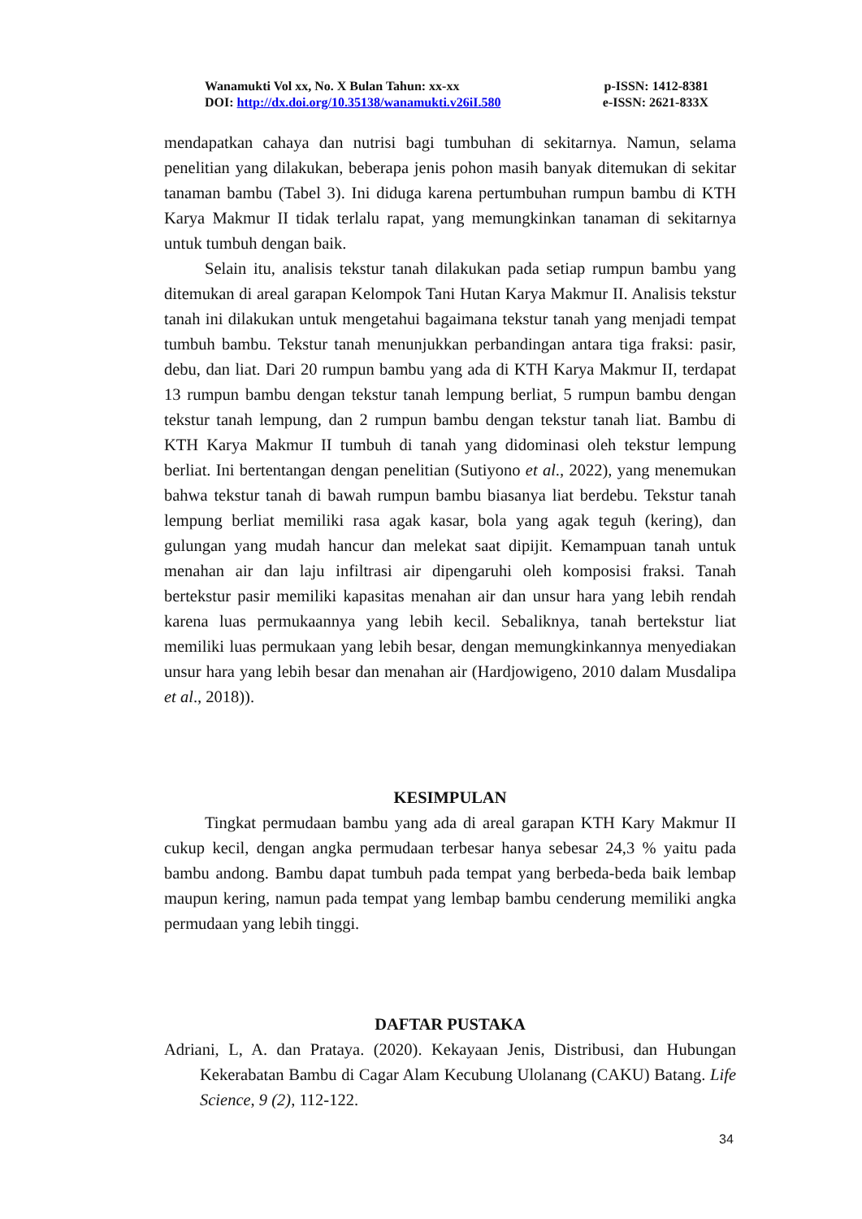Wanamukti Vol xx, No. X Bulan Tahun: xx-xx p-ISSN: 1412-8381
DOI: http://dx.doi.org/10.35138/wanamukti.v26iI.580 e-ISSN: 2621-833X
mendapatkan cahaya dan nutrisi bagi tumbuhan di sekitarnya. Namun, selama penelitian yang dilakukan, beberapa jenis pohon masih banyak ditemukan di sekitar tanaman bambu (Tabel 3). Ini diduga karena pertumbuhan rumpun bambu di KTH Karya Makmur II tidak terlalu rapat, yang memungkinkan tanaman di sekitarnya untuk tumbuh dengan baik.
Selain itu, analisis tekstur tanah dilakukan pada setiap rumpun bambu yang ditemukan di areal garapan Kelompok Tani Hutan Karya Makmur II. Analisis tekstur tanah ini dilakukan untuk mengetahui bagaimana tekstur tanah yang menjadi tempat tumbuh bambu. Tekstur tanah menunjukkan perbandingan antara tiga fraksi: pasir, debu, dan liat. Dari 20 rumpun bambu yang ada di KTH Karya Makmur II, terdapat 13 rumpun bambu dengan tekstur tanah lempung berliat, 5 rumpun bambu dengan tekstur tanah lempung, dan 2 rumpun bambu dengan tekstur tanah liat. Bambu di KTH Karya Makmur II tumbuh di tanah yang didominasi oleh tekstur lempung berliat. Ini bertentangan dengan penelitian (Sutiyono et al., 2022), yang menemukan bahwa tekstur tanah di bawah rumpun bambu biasanya liat berdebu. Tekstur tanah lempung berliat memiliki rasa agak kasar, bola yang agak teguh (kering), dan gulungan yang mudah hancur dan melekat saat dipijit. Kemampuan tanah untuk menahan air dan laju infiltrasi air dipengaruhi oleh komposisi fraksi. Tanah bertekstur pasir memiliki kapasitas menahan air dan unsur hara yang lebih rendah karena luas permukaannya yang lebih kecil. Sebaliknya, tanah bertekstur liat memiliki luas permukaan yang lebih besar, dengan memungkinkannya menyediakan unsur hara yang lebih besar dan menahan air (Hardjowigeno, 2010 dalam Musdalipa et al., 2018)).
KESIMPULAN
Tingkat permudaan bambu yang ada di areal garapan KTH Kary Makmur II cukup kecil, dengan angka permudaan terbesar hanya sebesar 24,3 % yaitu pada bambu andong. Bambu dapat tumbuh pada tempat yang berbeda-beda baik lembap maupun kering, namun pada tempat yang lembap bambu cenderung memiliki angka permudaan yang lebih tinggi.
DAFTAR PUSTAKA
Adriani, L, A. dan Prataya. (2020). Kekayaan Jenis, Distribusi, dan Hubungan Kekerabatan Bambu di Cagar Alam Kecubung Ulolanang (CAKU) Batang. Life Science, 9 (2), 112-122.
34